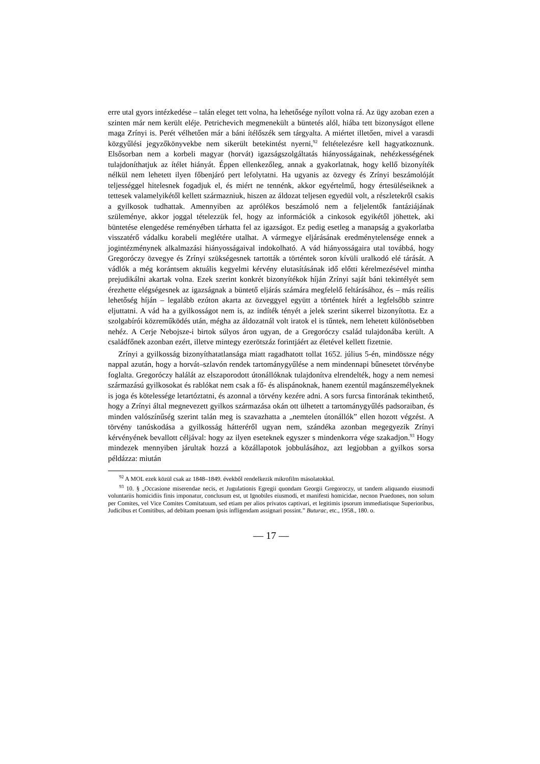erre utal gyors intézkedése – talán eleget tett volna, ha lehetősége nyílott volna rá. Az ügy azoban ezen a szinten már nem került eléje. Petrichevich megmenekült a büntetés alól, hiába tett bizonyságot ellene maga Zrínyi is. Perét vélhetően már a báni ítélőszék sem tárgyalta. A miértet illetően, mivel a varasdi közgyűlési jegyzőkönyvekbe nem sikerült betekintést nyerni,<sup>92</sup> feltételezésre kell hagyatkoznunk. Elsősorban nem a korbeli magyar (horvát) igazságszolgáltatás hiányosságainak, nehézkességének tulajdoníthatjuk az ítélet hiányát. Éppen ellenkezőleg, annak a gyakorlatnak, hogy kellő bizonyíték nélkül nem lehetett ilyen főbenjáró pert lefolytatni. Ha ugyanis az özvegy és Zrínyi beszámolóját teljességgel hitelesnek fogadjuk el, és miért ne tennénk, akkor egyértelmű, hogy értesüléseiknek a tettesek valamelyikétől kellett származniuk, hiszen az áldozat teljesen egyedül volt, a részletekről csakis a gyilkosok tudhattak. Amennyiben az aprólékos beszámoló nem a feljelentők fantáziájának szüleménye, akkor joggal tételezzük fel, hogy az információk a cinkosok egyikétől jöhettek, aki büntetése elengedése reményében tárhatta fel az igazságot. Ez pedig esetleg a manapság a gyakorlatba visszatérő vádalku korabeli meglétére utalhat. A vármegye eljárásának eredménytelensége ennek a jogintézménynek alkalmazási hiányosságaival indokolható. A vád hiányosságaira utal továbbá, hogy Gregoróczy özvegye és Zrínyi szükségesnek tartották a történtek soron kívüli uralkodó elé tárását. A vádlók a még korántsem aktuális kegyelmi kérvény elutasításának idő előtti kérelmezésével mintha prejudikálni akartak volna. Ezek szerint konkrét bizonyítékok híján Zrínyi saját báni tekintélyét sem érezhette elégségesnek az igazságnak a büntető eljárás számára megfelelő feltárásához, és – más reális lehetőség híján – legalább ezúton akarta az özveggyel együtt a történtek hírét a legfelsőbb szintre eljuttatni. A vád ha a gyilkosságot nem is, az indíték tényét a jelek szerint sikerrel bizonyította. Ez a szolgabírói közreműködés után, mégha az áldozatnál volt iratok el is tűntek, nem lehetett különösebben nehéz. A Cerje Nebojsze-i birtok súlyos áron ugyan, de a Gregoróczy család tulajdonába került. A családfőnek azonban ezért, illetve mintegy ezerötszáz forintjáért az életével kellett fizetnie.
Zrínyi a gyilkosság bizonyíthatatlansága miatt ragadhatott tollat 1652. július 5-én, mindössze négy nappal azután, hogy a horvát–szlavón rendek tartománygyűlése a nem mindennapi bűnesetet törvénybe foglalta. Gregoróczy halálát az elszaporodott útonállóknak tulajdonítva elrendelték, hogy a nem nemesi származású gyilkosokat és rablókat nem csak a fő- és alispánoknak, hanem ezentúl magánszemélyeknek is joga és kötelessége letartóztatni, és azonnal a törvény kezére adni. A sors furcsa fintorának tekinthető, hogy a Zrínyi által megnevezett gyilkos származása okán ott ülhetett a tartománygyűlés padsoraiban, és minden valószínűség szerint talán meg is szavazhatta a „nemtelen útonállók” ellen hozott végzést. A törvény tanúskodása a gyilkosság hátteréről ugyan nem, szándéka azonban megegyezik Zrínyi kérvényének bevallott céljával: hogy az ilyen eseteknek egyszer s mindenkorra vége szakadjon.<sup>93</sup> Hogy mindezek mennyiben járultak hozzá a közállapotok jobbulásához, azt legjobban a gyilkos sorsa példázza: miután
<sup>92</sup> A MOL ezek közül csak az 1848–1849. évekből rendelkezik mikrofilm másolatokkal.
<sup>93</sup> 10. § „Occasione miserendae necis, et Jugulationis Egregii quondam Georgii Gregoroczy, ut tandem aliquando eiusmodi voluntariis homicidiis finis imponatur, conclusum est, ut Ignobiles eiusmodi, et manifesti homicidae, necnon Praedones, non solum per Comites, vel Vice Comites Comitatuum, sed etiam per alios privatos captivari, et legitimis ipsorum immediatisque Superioribus, Judicibus et Comitibus, ad debitam poenam ipsis infligendam assignari possint.” Buturac, etc., 1958., 180. o.
— 17 —